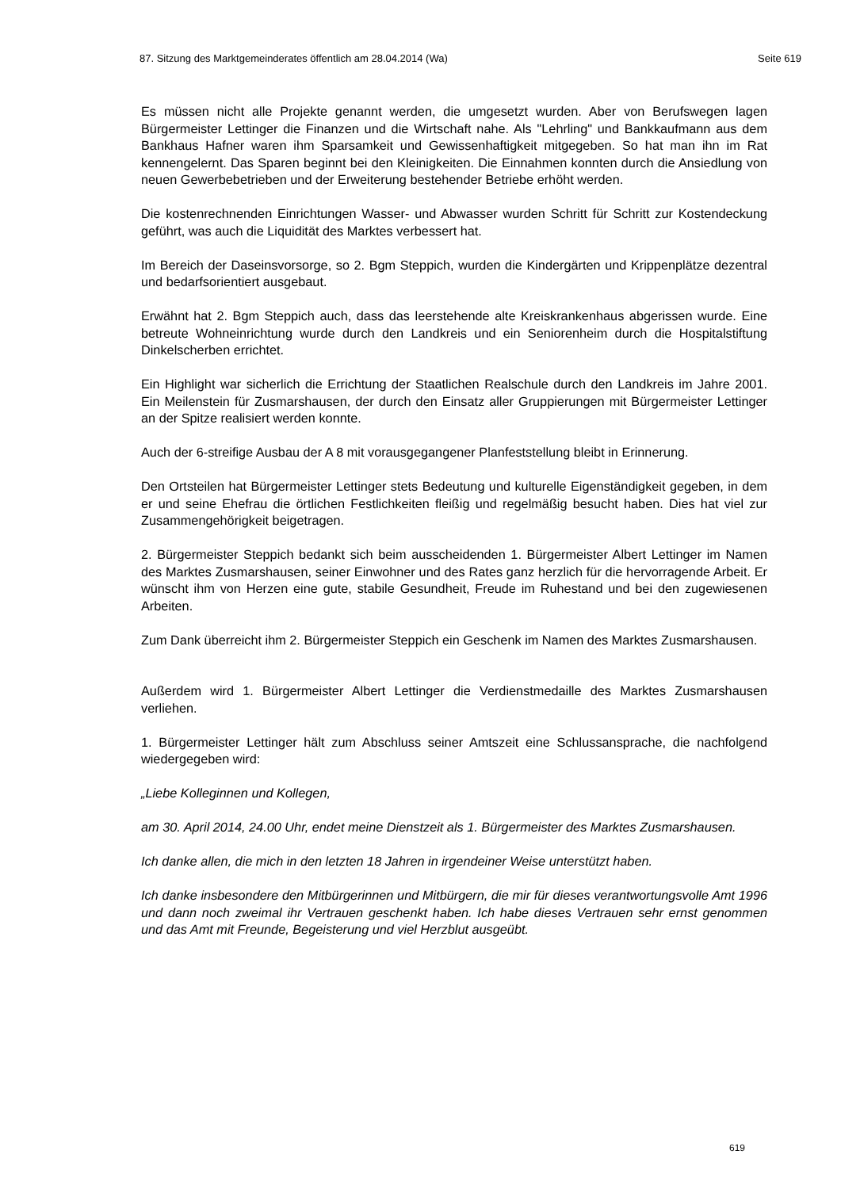87. Sitzung des Marktgemeinderates öffentlich am 28.04.2014 (Wa) Seite 619
Es müssen nicht alle Projekte genannt werden, die umgesetzt wurden. Aber von Berufswegen lagen Bürgermeister Lettinger die Finanzen und die Wirtschaft nahe. Als "Lehrling" und Bankkaufmann aus dem Bankhaus Hafner waren ihm Sparsamkeit und Gewissenhaftigkeit mitgegeben. So hat man ihn im Rat kennengelernt. Das Sparen beginnt bei den Kleinigkeiten. Die Einnahmen konnten durch die Ansiedlung von neuen Gewerbebetrieben und der Erweiterung bestehender Betriebe erhöht werden.
Die kostenrechnenden Einrichtungen Wasser- und Abwasser wurden Schritt für Schritt zur Kostendeckung geführt, was auch die Liquidität des Marktes verbessert hat.
Im Bereich der Daseinsvorsorge, so 2. Bgm Steppich, wurden die Kindergärten und Krippenplätze dezentral und bedarfsorientiert ausgebaut.
Erwähnt hat 2. Bgm Steppich auch, dass das leerstehende alte Kreiskrankenhaus abgerissen wurde. Eine betreute Wohneinrichtung wurde durch den Landkreis und ein Seniorenheim durch die Hospitalstiftung Dinkelscherben errichtet.
Ein Highlight war sicherlich die Errichtung der Staatlichen Realschule durch den Landkreis im Jahre 2001. Ein Meilenstein für Zusmarshausen, der durch den Einsatz aller Gruppierungen mit Bürgermeister Lettinger an der Spitze realisiert werden konnte.
Auch der 6-streifige Ausbau der A 8 mit vorausgegangener Planfeststellung bleibt in Erinnerung.
Den Ortsteilen hat Bürgermeister Lettinger stets Bedeutung und kulturelle Eigenständigkeit gegeben, in dem er und seine Ehefrau die örtlichen Festlichkeiten fleißig und regelmäßig besucht haben. Dies hat viel zur Zusammengehörigkeit beigetragen.
2. Bürgermeister Steppich bedankt sich beim ausscheidenden 1. Bürgermeister Albert Lettinger im Namen des Marktes Zusmarshausen, seiner Einwohner und des Rates ganz herzlich für die hervorragende Arbeit. Er wünscht ihm von Herzen eine gute, stabile Gesundheit, Freude im Ruhestand und bei den zugewiesenen Arbeiten.
Zum Dank überreicht ihm 2. Bürgermeister Steppich ein Geschenk im Namen des Marktes Zusmarshausen.
Außerdem wird 1. Bürgermeister Albert Lettinger die Verdienstmedaille des Marktes Zusmarshausen verliehen.
1. Bürgermeister Lettinger hält zum Abschluss seiner Amtszeit eine Schlussansprache, die nachfolgend wiedergegeben wird:
„Liebe Kolleginnen und Kollegen,
am 30. April 2014, 24.00 Uhr, endet meine Dienstzeit als 1. Bürgermeister des Marktes Zusmarshausen.
Ich danke allen, die mich in den letzten 18 Jahren in irgendeiner Weise unterstützt haben.
Ich danke insbesondere den Mitbürgerinnen und Mitbürgern, die mir für dieses verantwortungsvolle Amt 1996 und dann noch zweimal ihr Vertrauen geschenkt haben. Ich habe dieses Vertrauen sehr ernst genommen und das Amt mit Freunde, Begeisterung und viel Herzblut ausgeübt.
619